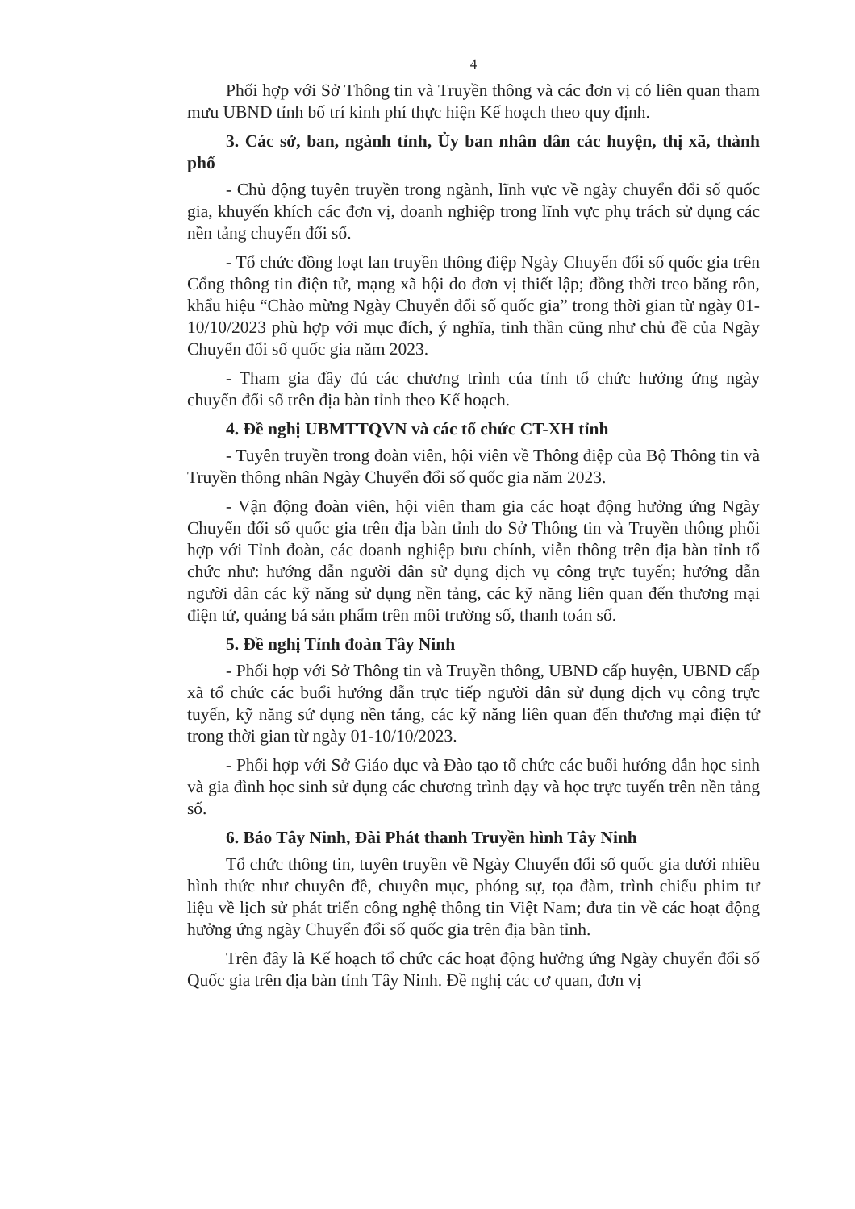4
Phối hợp với Sở Thông tin và Truyền thông và các đơn vị có liên quan tham mưu UBND tỉnh bố trí kinh phí thực hiện Kế hoạch theo quy định.
3. Các sở, ban, ngành tỉnh, Ủy ban nhân dân các huyện, thị xã, thành phố
- Chủ động tuyên truyền trong ngành, lĩnh vực về ngày chuyển đổi số quốc gia, khuyến khích các đơn vị, doanh nghiệp trong lĩnh vực phụ trách sử dụng các nền tảng chuyển đổi số.
- Tổ chức đồng loạt lan truyền thông điệp Ngày Chuyển đổi số quốc gia trên Cổng thông tin điện tử, mạng xã hội do đơn vị thiết lập; đồng thời treo băng rôn, khẩu hiệu “Chào mừng Ngày Chuyển đổi số quốc gia” trong thời gian từ ngày 01-10/10/2023 phù hợp với mục đích, ý nghĩa, tinh thần cũng như chủ đề của Ngày Chuyển đổi số quốc gia năm 2023.
- Tham gia đầy đủ các chương trình của tỉnh tổ chức hưởng ứng ngày chuyển đổi số trên địa bàn tỉnh theo Kế hoạch.
4. Đề nghị UBMTTQVN và các tổ chức CT-XH tỉnh
- Tuyên truyền trong đoàn viên, hội viên về Thông điệp của Bộ Thông tin và Truyền thông nhân Ngày Chuyển đổi số quốc gia năm 2023.
- Vận động đoàn viên, hội viên tham gia các hoạt động hưởng ứng Ngày Chuyển đổi số quốc gia trên địa bàn tỉnh do Sở Thông tin và Truyền thông phối hợp với Tỉnh đoàn, các doanh nghiệp bưu chính, viễn thông trên địa bàn tỉnh tổ chức như: hướng dẫn người dân sử dụng dịch vụ công trực tuyến; hướng dẫn người dân các kỹ năng sử dụng nền tảng, các kỹ năng liên quan đến thương mại điện tử, quảng bá sản phẩm trên môi trường số, thanh toán số.
5. Đề nghị Tỉnh đoàn Tây Ninh
- Phối hợp với Sở Thông tin và Truyền thông, UBND cấp huyện, UBND cấp xã tổ chức các buổi hướng dẫn trực tiếp người dân sử dụng dịch vụ công trực tuyến, kỹ năng sử dụng nền tảng, các kỹ năng liên quan đến thương mại điện tử trong thời gian từ ngày 01-10/10/2023.
- Phối hợp với Sở Giáo dục và Đào tạo tổ chức các buổi hướng dẫn học sinh và gia đình học sinh sử dụng các chương trình dạy và học trực tuyến trên nền tảng số.
6. Báo Tây Ninh, Đài Phát thanh Truyền hình Tây Ninh
Tổ chức thông tin, tuyên truyền về Ngày Chuyển đổi số quốc gia dưới nhiều hình thức như chuyên đề, chuyên mục, phóng sự, tọa đàm, trình chiếu phim tư liệu về lịch sử phát triển công nghệ thông tin Việt Nam; đưa tin về các hoạt động hưởng ứng ngày Chuyển đổi số quốc gia trên địa bàn tỉnh.
Trên đây là Kế hoạch tổ chức các hoạt động hưởng ứng Ngày chuyển đổi số Quốc gia trên địa bàn tỉnh Tây Ninh. Đề nghị các cơ quan, đơn vị